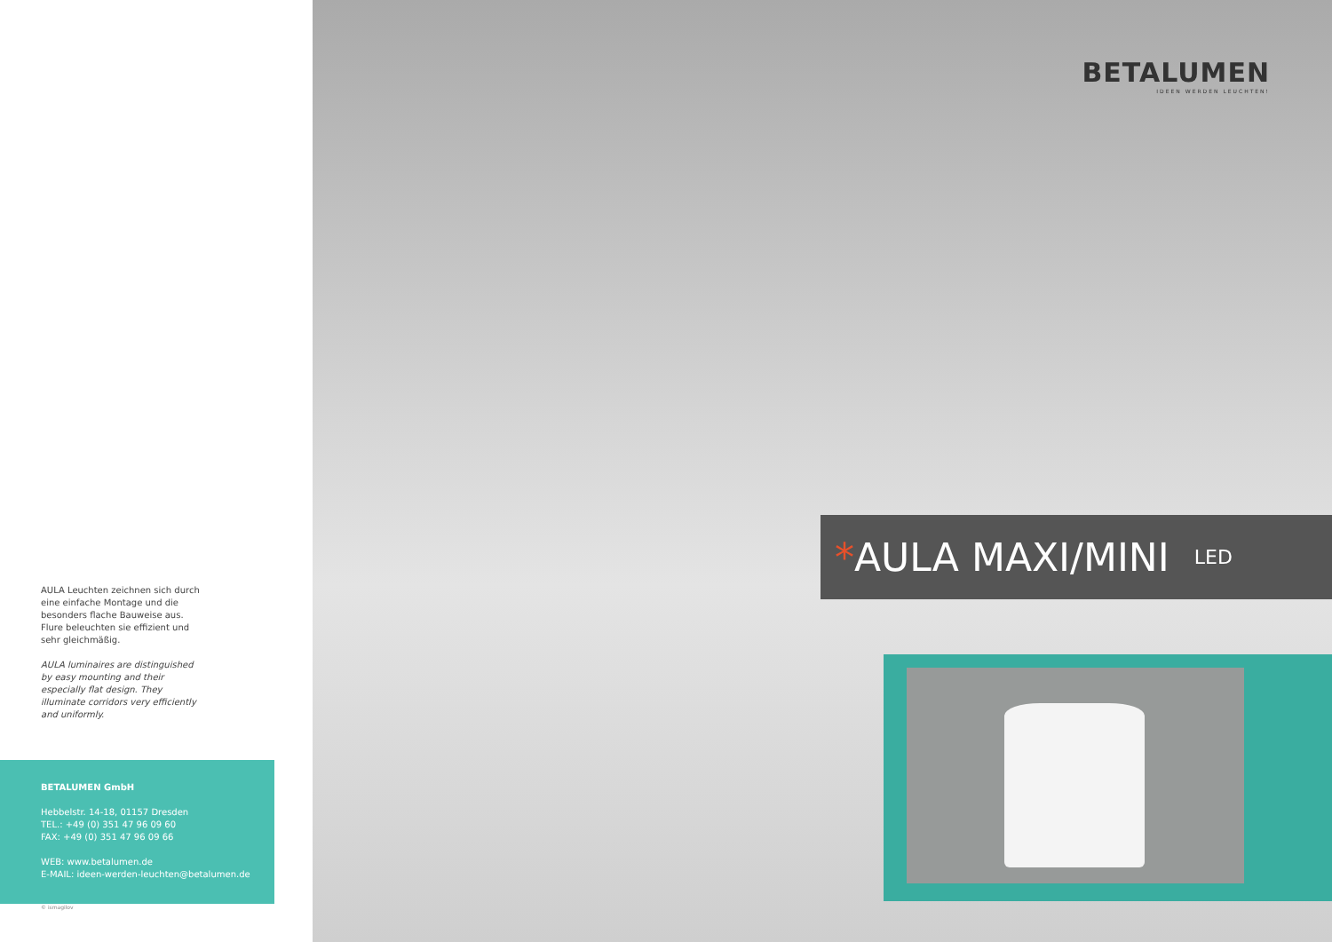AULA Leuchten zeichnen sich durch eine einfache Montage und die besonders flache Bauweise aus. Flure beleuchten sie effizient und sehr gleichmäßig.
AULA luminaires are distinguished by easy mounting and their especially flat design. They illuminate corridors very efficiently and uniformly.
BETALUMEN GmbH
Hebbelstr. 14-18, 01157 Dresden
TEL.: +49 (0) 351 47 96 09 60
FAX: +49 (0) 351 47 96 09 66
WEB: www.betalumen.de
E-MAIL: ideen-werden-leuchten@betalumen.de
© ismagilov
BETALUMEN
IDEEN WERDEN LEUCHTEN!
* AULA MAXI/MINI LED